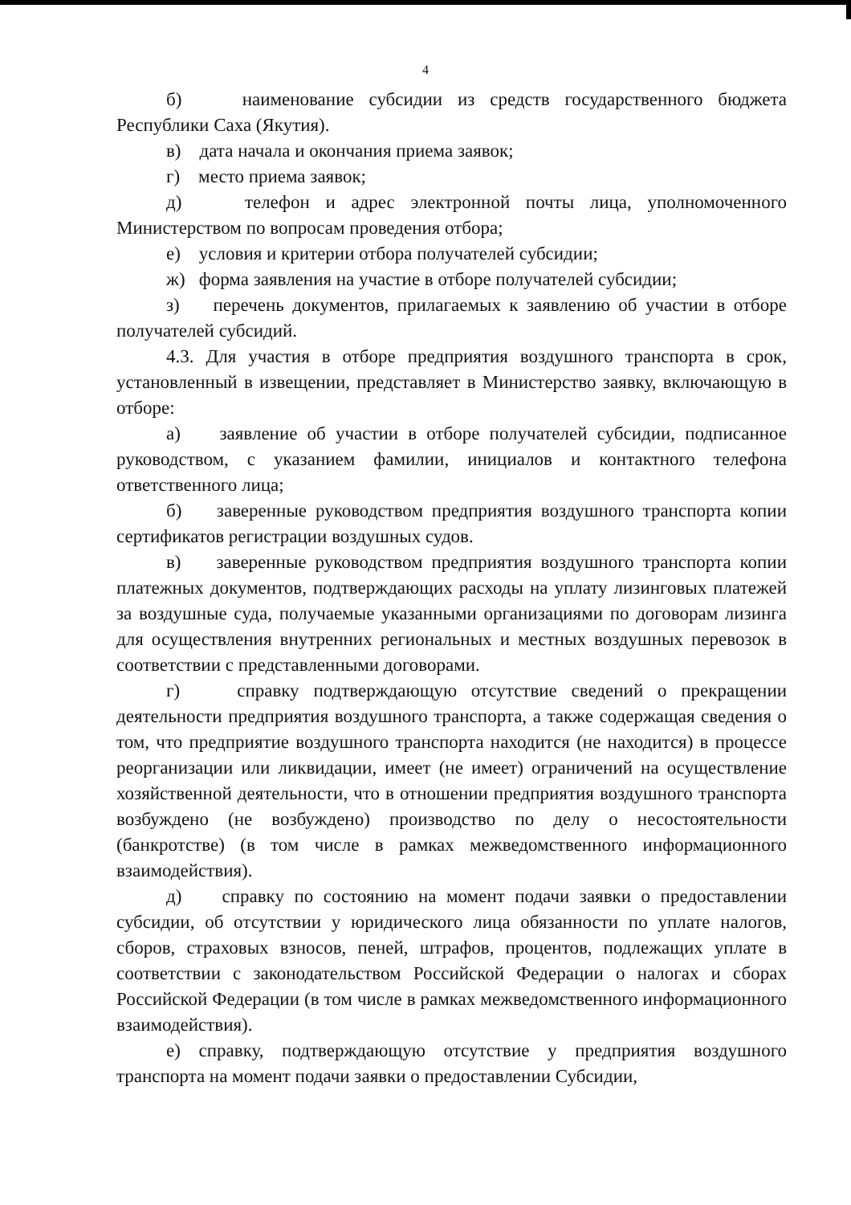4
б) наименование субсидии из средств государственного бюджета Республики Саха (Якутия).
в) дата начала и окончания приема заявок;
г) место приема заявок;
д) телефон и адрес электронной почты лица, уполномоченного Министерством по вопросам проведения отбора;
е) условия и критерии отбора получателей субсидии;
ж) форма заявления на участие в отборе получателей субсидии;
з) перечень документов, прилагаемых к заявлению об участии в отборе получателей субсидий.
4.3. Для участия в отборе предприятия воздушного транспорта в срок, установленный в извещении, представляет в Министерство заявку, включающую в отборе:
а) заявление об участии в отборе получателей субсидии, подписанное руководством, с указанием фамилии, инициалов и контактного телефона ответственного лица;
б) заверенные руководством предприятия воздушного транспорта копии сертификатов регистрации воздушных судов.
в) заверенные руководством предприятия воздушного транспорта копии платежных документов, подтверждающих расходы на уплату лизинговых платежей за воздушные суда, получаемые указанными организациями по договорам лизинга для осуществления внутренних региональных и местных воздушных перевозок в соответствии с представленными договорами.
г) справку подтверждающую отсутствие сведений о прекращении деятельности предприятия воздушного транспорта, а также содержащая сведения о том, что предприятие воздушного транспорта находится (не находится) в процессе реорганизации или ликвидации, имеет (не имеет) ограничений на осуществление хозяйственной деятельности, что в отношении предприятия воздушного транспорта возбуждено (не возбуждено) производство по делу о несостоятельности (банкротстве) (в том числе в рамках межведомственного информационного взаимодействия).
д) справку по состоянию на момент подачи заявки о предоставлении субсидии, об отсутствии у юридического лица обязанности по уплате налогов, сборов, страховых взносов, пеней, штрафов, процентов, подлежащих уплате в соответствии с законодательством Российской Федерации о налогах и сборах Российской Федерации (в том числе в рамках межведомственного информационного взаимодействия).
е) справку, подтверждающую отсутствие у предприятия воздушного транспорта на момент подачи заявки о предоставлении Субсидии,